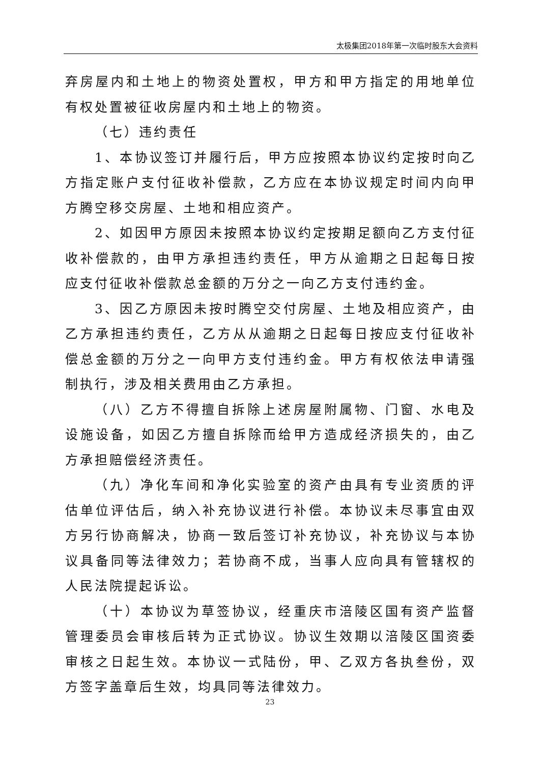太极集团2018年第一次临时股东大会资料
弃房屋内和土地上的物资处置权，甲方和甲方指定的用地单位有权处置被征收房屋内和土地上的物资。
（七）违约责任
1、本协议签订并履行后，甲方应按照本协议约定按时向乙方指定账户支付征收补偿款，乙方应在本协议规定时间内向甲方腾空移交房屋、土地和相应资产。
2、如因甲方原因未按照本协议约定按期足额向乙方支付征收补偿款的，由甲方承担违约责任，甲方从逾期之日起每日按应支付征收补偿款总金额的万分之一向乙方支付违约金。
3、因乙方原因未按时腾空交付房屋、土地及相应资产，由乙方承担违约责任，乙方从从逾期之日起每日按应支付征收补偿总金额的万分之一向甲方支付违约金。甲方有权依法申请强制执行，涉及相关费用由乙方承担。
（八）乙方不得擅自拆除上述房屋附属物、门窗、水电及设施设备，如因乙方擅自拆除而给甲方造成经济损失的，由乙方承担赔偿经济责任。
（九）净化车间和净化实验室的资产由具有专业资质的评估单位评估后，纳入补充协议进行补偿。本协议未尽事宜由双方另行协商解决，协商一致后签订补充协议，补充协议与本协议具备同等法律效力；若协商不成，当事人应向具有管辖权的人民法院提起诉讼。
（十）本协议为草签协议，经重庆市涪陵区国有资产监督管理委员会审核后转为正式协议。协议生效期以涪陵区国资委审核之日起生效。本协议一式陆份，甲、乙双方各执叁份，双方签字盖章后生效，均具同等法律效力。
23